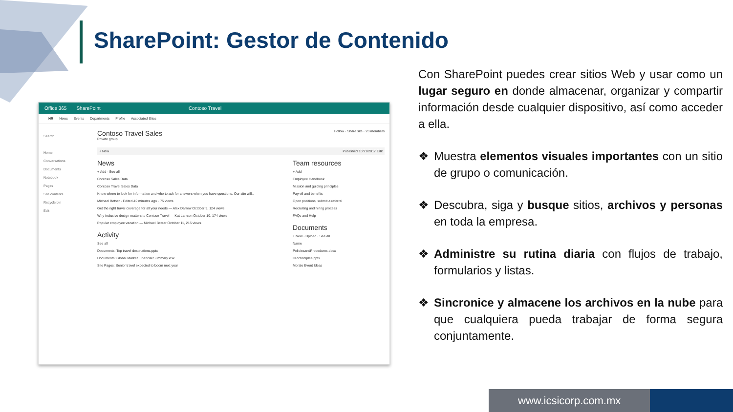SharePoint: Gestor de Contenido
Office 365 SharePoint Contoso Travel
HR News Events Departments Profile Associated Sites
Search
Home
Conversations
Documents
Notebook
Pages
Site contents
Recycle bin
Edit
Contoso Travel Sales Follow · Share site · 23 members
Private group
+ New Published 10/21/2017 Edit
News
+ Add · See all
Contoso Sales Data
Contoso Travel Sales Data
Know where to look for information and who to ask for answers when you have questions. Our site will...
Michael Betser · Edited 42 minutes ago · 75 views
Get the right travel coverage for all your needs — Alex Darrow October 9, 124 views
Why inclusive design matters to Contoso Travel — Kat Larrson October 10, 174 views
Popular employee vacation — Michael Betser October 11, 215 views
Activity
See all
Documents: Top travel destinations.pptx
Documents: Global Market Financial Summary.xlsx
Site Pages: Senior travel expected to boom next year
Team resources
+ Add
Employee Handbook
Mission and guiding principles
Payroll and benefits
Open positions, submit a referral
Recruiting and hiring process
FAQs and Help
Documents
+ New · Upload · See all
Name
PoliciesandProcedures.docx
HRPrinciples.pptx
Morale Event Ideas
Con SharePoint puedes crear sitios Web y usar como un lugar seguro en donde almacenar, organizar y compartir información desde cualquier dispositivo, así como acceder a ella.
❖ Muestra elementos visuales importantes con un sitio de grupo o comunicación.
❖ Descubra, siga y busque sitios, archivos y personas en toda la empresa.
❖ Administre su rutina diaria con flujos de trabajo, formularios y listas.
❖ Sincronice y almacene los archivos en la nube para que cualquiera pueda trabajar de forma segura conjuntamente.
www.icsicorp.com.mx